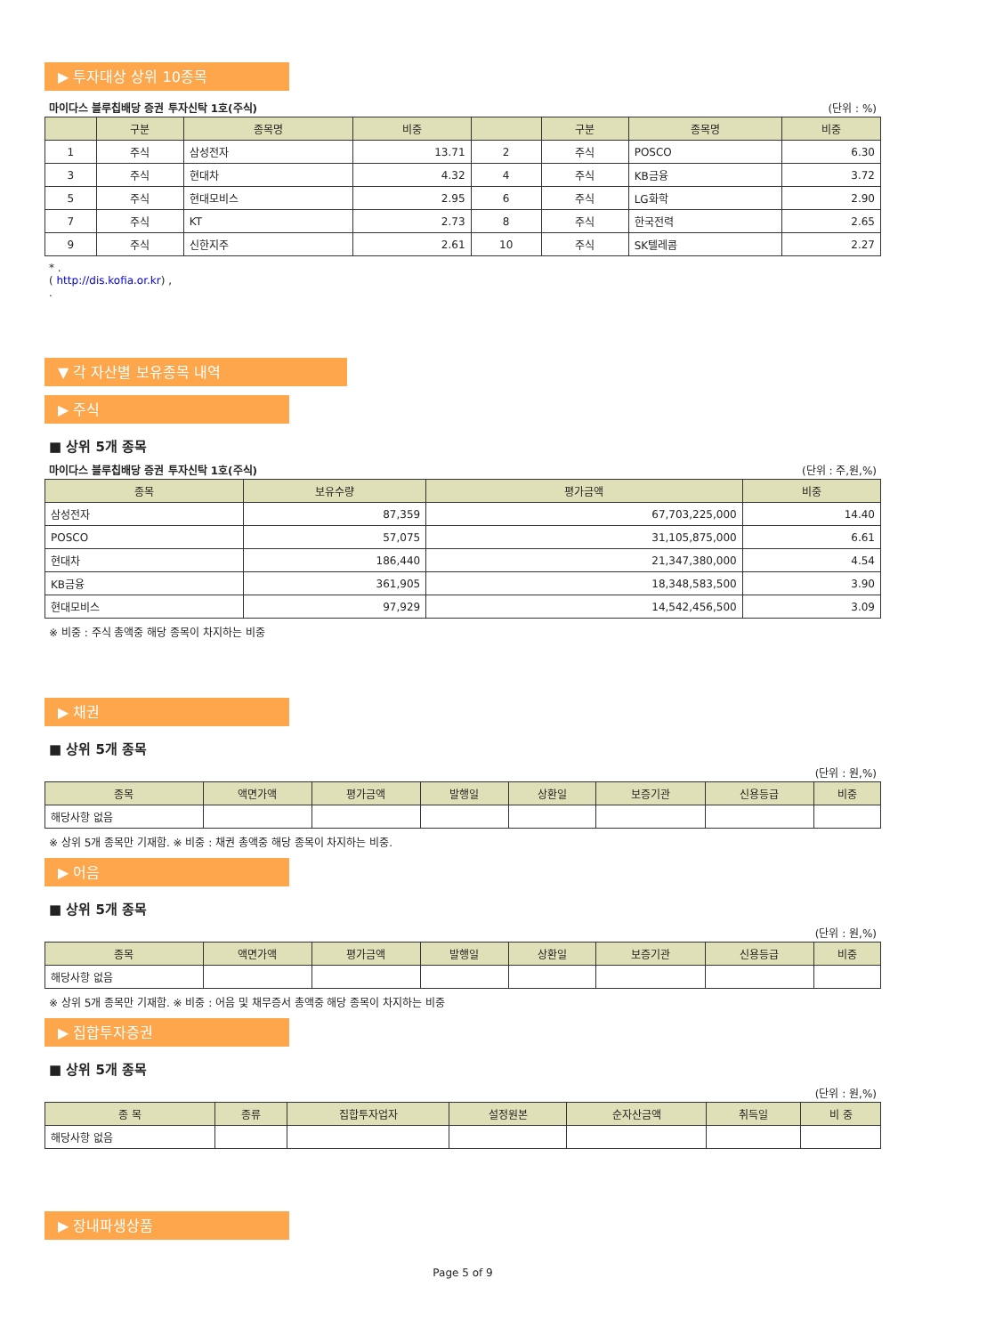▶ 투자대상 상위 10종목
마이다스 블루칩배당 증권 투자신탁 1호(주식) (단위 : %)
| | 구분 | 종목명 | 비중 | | 구분 | 종목명 | 비중 |
| --- | --- | --- | --- | --- | --- | --- | --- |
| 1 | 주식 | 삼성전자 | 13.71 | 2 | 주식 | POSCO | 6.30 |
| 3 | 주식 | 현대차 | 4.32 | 4 | 주식 | KB금융 | 3.72 |
| 5 | 주식 | 현대모비스 | 2.95 | 6 | 주식 | LG화학 | 2.90 |
| 7 | 주식 | KT | 2.73 | 8 | 주식 | 한국전력 | 2.65 |
| 9 | 주식 | 신한지주 | 2.61 | 10 | 주식 | SK텔레콤 | 2.27 |
* .
( http://dis.kofia.or.kr) ,
.
▼ 각 자산별 보유종목 내역
▶ 주식
■ 상위 5개 종목
마이다스 블루칩배당 증권 투자신탁 1호(주식) (단위 : 주,원,%)
| 종목 | 보유수량 | 평가금액 | 비중 |
| --- | --- | --- | --- |
| 삼성전자 | 87,359 | 67,703,225,000 | 14.40 |
| POSCO | 57,075 | 31,105,875,000 | 6.61 |
| 현대차 | 186,440 | 21,347,380,000 | 4.54 |
| KB금융 | 361,905 | 18,348,583,500 | 3.90 |
| 현대모비스 | 97,929 | 14,542,456,500 | 3.09 |
※ 비중 : 주식 총액중 해당 종목이 차지하는 비중
▶ 채권
■ 상위 5개 종목
(단위 : 원,%)
| 종목 | 액면가액 | 평가금액 | 발행일 | 상환일 | 보증기관 | 신용등급 | 비중 |
| --- | --- | --- | --- | --- | --- | --- | --- |
| 해당사항 없음 | | | | | | | |
※ 상위 5개 종목만 기재함. ※ 비중 : 채권 총액중 해당 종목이 차지하는 비중.
▶ 어음
■ 상위 5개 종목
(단위 : 원,%)
| 종목 | 액면가액 | 평가금액 | 발행일 | 상환일 | 보증기관 | 신용등급 | 비중 |
| --- | --- | --- | --- | --- | --- | --- | --- |
| 해당사항 없음 | | | | | | | |
※ 상위 5개 종목만 기재함. ※ 비중 : 어음 및 채무증서 총액중 해당 종목이 차지하는 비중
▶ 집합투자증권
■ 상위 5개 종목
(단위 : 원,%)
| 종 목 | 종류 | 집합투자업자 | 설정원본 | 순자산금액 | 취득일 | 비 중 |
| --- | --- | --- | --- | --- | --- | --- |
| 해당사항 없음 | | | | | | |
▶ 장내파생상품
Page 5 of 9